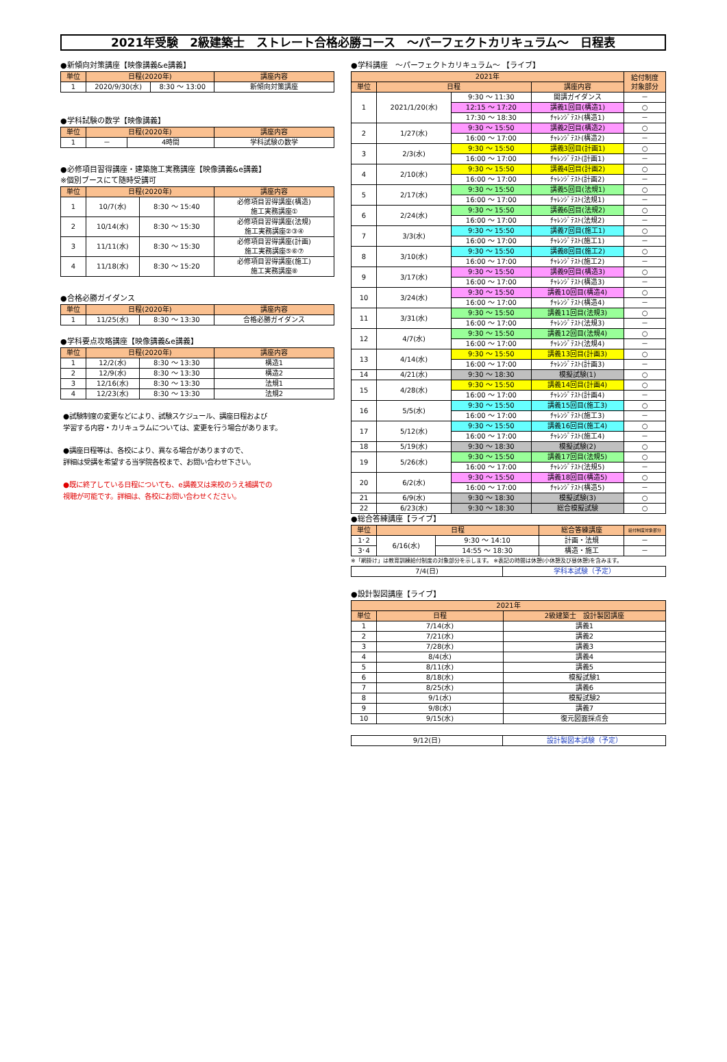2021年受験　2級建築士　ストレート合格必勝コース　～パーフェクトカリキュラム～　日程表
●新傾向対策講座【映像講義&e講義】
| 単位 | 日程(2020年) | | 講座内容 |
| --- | --- | --- | --- |
| 1 | 2020/9/30(水) | 8:30 ～ 13:00 | 新傾向対策講座 |
●学科試験の数学【映像講義】
| 単位 | 日程(2020年) | | 講座内容 |
| --- | --- | --- | --- |
| 1 | － | 4時間 | 学科試験の数学 |
●必修項目習得講座・建築施工実務講座【映像講義&e講義】
※個別ブースにて随時受講可
| 単位 | 日程(2020年) | | 講座内容 |
| --- | --- | --- | --- |
| 1 | 10/7(水) | 8:30 ～ 15:40 | 必修項目習得講座(構造) 施工実務講座① |
| 2 | 10/14(水) | 8:30 ～ 15:30 | 必修項目習得講座(法規) 施工実務講座②③④ |
| 3 | 11/11(水) | 8:30 ～ 15:30 | 必修項目習得講座(計画) 施工実務講座⑤⑥⑦ |
| 4 | 11/18(水) | 8:30 ～ 15:20 | 必修項目習得講座(施工) 施工実務講座⑧ |
●合格必勝ガイダンス
| 単位 | 日程(2020年) | | 講座内容 |
| --- | --- | --- | --- |
| 1 | 11/25(水) | 8:30 ～ 13:30 | 合格必勝ガイダンス |
●学科要点攻略講座【映像講義&e講義】
| 単位 | 日程(2020年) | | 講座内容 |
| --- | --- | --- | --- |
| 1 | 12/2(水) | 8:30 ～ 13:30 | 構造1 |
| 2 | 12/9(水) | 8:30 ～ 13:30 | 構造2 |
| 3 | 12/16(水) | 8:30 ～ 13:30 | 法規1 |
| 4 | 12/23(水) | 8:30 ～ 13:30 | 法規2 |
●試験制度の変更などにより、試験スケジュール、講座日程および
学習する内容・カリキュラムについては、変更を行う場合があります。
●講座日程等は、各校により、異なる場合がありますので、
詳細は受講を希望する当学院各校まで、お問い合わせ下さい。
●既に終了している日程についても、e講義又は来校のうえ補講での
視聴が可能です。詳細は、各校にお問い合わせください。
●学科講座　～パーフェクトカリキュラム～ 【ライブ】
| 2021年 | | | | 給付制度 対象部分 |
| --- | --- | --- | --- | --- |
| 単位 | 日程 | | 講座内容 | |
| 1 | 2021/1/20(水) | 9:30 ～ 11:30 | 開講ガイダンス | － |
| | | 12:15 ～ 17:20 | 講義1回目(構造1) | ○ |
| | | 17:30 ～ 18:30 | ﾁｬﾚﾝｼﾞﾃｽﾄ(構造1) | － |
| 2 | 1/27(水) | 9:30 ～ 15:50 | 講義2回目(構造2) | ○ |
| | | 16:00 ～ 17:00 | ﾁｬﾚﾝｼﾞﾃｽﾄ(構造2) | － |
| 3 | 2/3(水) | 9:30 ～ 15:50 | 講義3回目(計画1) | ○ |
| | | 16:00 ～ 17:00 | ﾁｬﾚﾝｼﾞﾃｽﾄ(計画1) | － |
| 4 | 2/10(水) | 9:30 ～ 15:50 | 講義4回目(計画2) | ○ |
| | | 16:00 ～ 17:00 | ﾁｬﾚﾝｼﾞﾃｽﾄ(計画2) | － |
| 5 | 2/17(水) | 9:30 ～ 15:50 | 講義5回目(法規1) | ○ |
| | | 16:00 ～ 17:00 | ﾁｬﾚﾝｼﾞﾃｽﾄ(法規1) | － |
| 6 | 2/24(水) | 9:30 ～ 15:50 | 講義6回目(法規2) | ○ |
| | | 16:00 ～ 17:00 | ﾁｬﾚﾝｼﾞﾃｽﾄ(法規2) | － |
| 7 | 3/3(水) | 9:30 ～ 15:50 | 講義7回目(施工1) | ○ |
| | | 16:00 ～ 17:00 | ﾁｬﾚﾝｼﾞﾃｽﾄ(施工1) | － |
| 8 | 3/10(水) | 9:30 ～ 15:50 | 講義8回目(施工2) | ○ |
| | | 16:00 ～ 17:00 | ﾁｬﾚﾝｼﾞﾃｽﾄ(施工2) | － |
| 9 | 3/17(水) | 9:30 ～ 15:50 | 講義9回目(構造3) | ○ |
| | | 16:00 ～ 17:00 | ﾁｬﾚﾝｼﾞﾃｽﾄ(構造3) | － |
| 10 | 3/24(水) | 9:30 ～ 15:50 | 講義10回目(構造4) | ○ |
| | | 16:00 ～ 17:00 | ﾁｬﾚﾝｼﾞﾃｽﾄ(構造4) | － |
| 11 | 3/31(水) | 9:30 ～ 15:50 | 講義11回目(法規3) | ○ |
| | | 16:00 ～ 17:00 | ﾁｬﾚﾝｼﾞﾃｽﾄ(法規3) | － |
| 12 | 4/7(水) | 9:30 ～ 15:50 | 講義12回目(法規4) | ○ |
| | | 16:00 ～ 17:00 | ﾁｬﾚﾝｼﾞﾃｽﾄ(法規4) | － |
| 13 | 4/14(水) | 9:30 ～ 15:50 | 講義13回目(計画3) | ○ |
| | | 16:00 ～ 17:00 | ﾁｬﾚﾝｼﾞﾃｽﾄ(計画3) | － |
| 14 | 4/21(水) | 9:30 ～ 18:30 | 模擬試験(1) | ○ |
| 15 | 4/28(水) | 9:30 ～ 15:50 | 講義14回目(計画4) | ○ |
| | | 16:00 ～ 17:00 | ﾁｬﾚﾝｼﾞﾃｽﾄ(計画4) | － |
| 16 | 5/5(水) | 9:30 ～ 15:50 | 講義15回目(施工3) | ○ |
| | | 16:00 ～ 17:00 | ﾁｬﾚﾝｼﾞﾃｽﾄ(施工3) | － |
| 17 | 5/12(水) | 9:30 ～ 15:50 | 講義16回目(施工4) | ○ |
| | | 16:00 ～ 17:00 | ﾁｬﾚﾝｼﾞﾃｽﾄ(施工4) | － |
| 18 | 5/19(水) | 9:30 ～ 18:30 | 模擬試験(2) | ○ |
| 19 | 5/26(水) | 9:30 ～ 15:50 | 講義17回目(法規5) | ○ |
| | | 16:00 ～ 17:00 | ﾁｬﾚﾝｼﾞﾃｽﾄ(法規5) | － |
| 20 | 6/2(水) | 9:30 ～ 15:50 | 講義18回目(構造5) | ○ |
| | | 16:00 ～ 17:00 | ﾁｬﾚﾝｼﾞﾃｽﾄ(構造5) | － |
| 21 | 6/9(水) | 9:30 ～ 18:30 | 模擬試験(3) | ○ |
| 22 | 6/23(水) | 9:30 ～ 18:30 | 総合模擬試験 | ○ |
●総合答練講座【ライブ】
| 単位 | 日程 | | 総合答練講座 | 給付制度対象部分 |
| --- | --- | --- | --- | --- |
| 1･2 | 6/16(水) | 9:30 ～ 14:10 | 計画・法規 | － |
| 3･4 | | 14:55 ～ 18:30 | 構造・施工 | － |
※「網掛け」は教育訓練給付制度の対象部分を示します。 ※表記の時間は休憩(小休憩及び昼休憩)を含みます。
| 7/4(日) | 学科本試験（予定） |
●設計製図講座【ライブ】
| 2021年 | | |
| --- | --- | --- |
| 単位 | 日程 | 2級建築士 設計製図講座 |
| 1 | 7/14(水) | 講義1 |
| 2 | 7/21(水) | 講義2 |
| 3 | 7/28(水) | 講義3 |
| 4 | 8/4(水) | 講義4 |
| 5 | 8/11(水) | 講義5 |
| 6 | 8/18(水) | 模擬試験1 |
| 7 | 8/25(水) | 講義6 |
| 8 | 9/1(水) | 模擬試験2 |
| 9 | 9/8(水) | 講義7 |
| 10 | 9/15(水) | 復元図面採点会 |
| 9/12(日) | 設計製図本試験（予定） |